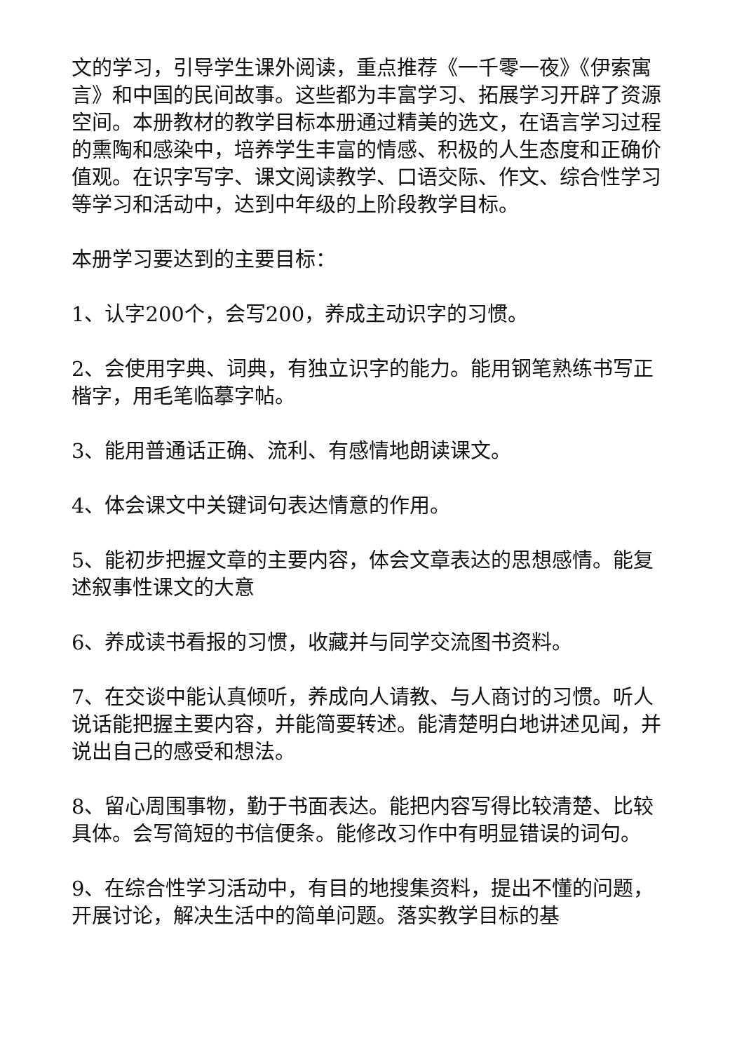文的学习，引导学生课外阅读，重点推荐《一千零一夜》《伊索寓言》和中国的民间故事。这些都为丰富学习、拓展学习开辟了资源空间。本册教材的教学目标本册通过精美的选文，在语言学习过程的熏陶和感染中，培养学生丰富的情感、积极的人生态度和正确价值观。在识字写字、课文阅读教学、口语交际、作文、综合性学习等学习和活动中，达到中年级的上阶段教学目标。
本册学习要达到的主要目标：
1、认字200个，会写200，养成主动识字的习惯。
2、会使用字典、词典，有独立识字的能力。能用钢笔熟练书写正楷字，用毛笔临摹字帖。
3、能用普通话正确、流利、有感情地朗读课文。
4、体会课文中关键词句表达情意的作用。
5、能初步把握文章的主要内容，体会文章表达的思想感情。能复述叙事性课文的大意
6、养成读书看报的习惯，收藏并与同学交流图书资料。
7、在交谈中能认真倾听，养成向人请教、与人商讨的习惯。听人说话能把握主要内容，并能简要转述。能清楚明白地讲述见闻，并说出自己的感受和想法。
8、留心周围事物，勤于书面表达。能把内容写得比较清楚、比较具体。会写简短的书信便条。能修改习作中有明显错误的词句。
9、在综合性学习活动中，有目的地搜集资料，提出不懂的问题，开展讨论，解决生活中的简单问题。落实教学目标的基